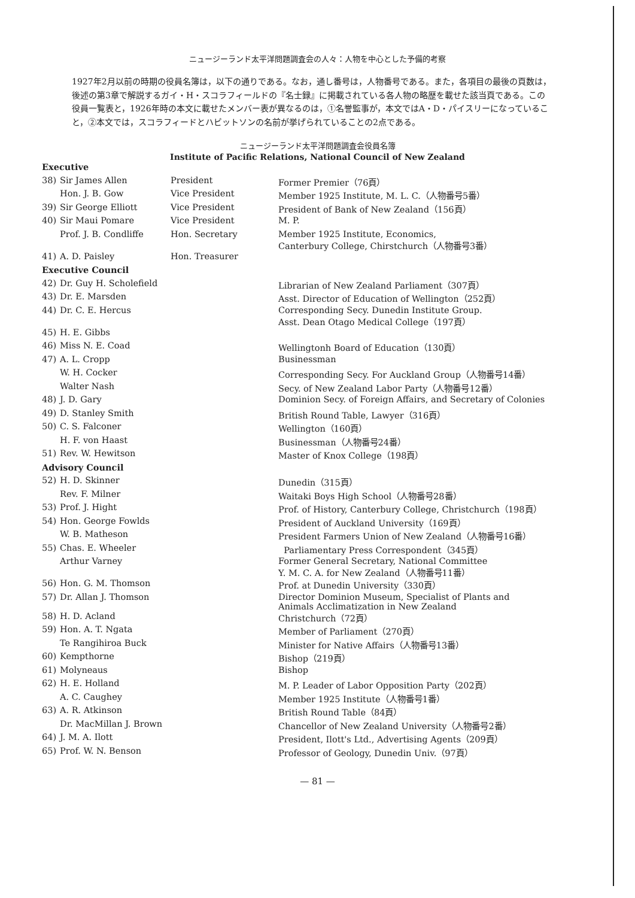ニュージーランド太平洋問題調査会の人々：人物を中心とした予備的考察
1927年2月以前の時期の役員名簿は，以下の通りである。なお，通し番号は，人物番号である。また，各項目の最後の頁数は，後述の第3章で解説するガイ・H・スコラフィールドの『名士録』に掲載されている各人物の略歴を載せた該当頁である。この役員一覧表と，1926年時の本文に載せたメンバー表が異なるのは，①名誉監事が，本文ではA・D・パイスリーになっていること，②本文では，スコラフィードとハビットソンの名前が挙げられていることの2点である。
ニュージーランド太平洋問題調査会役員名簿
Institute of Pacific Relations, National Council of New Zealand
| Executive | | | |
| 38) | Sir James Allen | President | Former Premier（76頁） |
| | Hon. J. B. Gow | Vice President | Member 1925 Institute, M. L. C.（人物番号5番） |
| 39) | Sir George Elliott | Vice President | President of Bank of New Zealand（156頁） |
| 40) | Sir Maui Pomare | Vice President | M. P. |
| | Prof. J. B. Condliffe | Hon. Secretary | Member 1925 Institute, Economics, Canterbury College, Chirstchurch（人物番号3番） |
| 41) | A. D. Paisley | Hon. Treasurer | |
| Executive Council | | | |
| 42) | Dr. Guy H. Scholefield | | Librarian of New Zealand Parliament（307頁） |
| 43) | Dr. E. Marsden | | Asst. Director of Education of Wellington（252頁） |
| 44) | Dr. C. E. Hercus | | Corresponding Secy. Dunedin Institute Group. Asst. Dean Otago Medical College（197頁） |
| 45) | H. E. Gibbs | | |
| 46) | Miss N. E. Coad | | Wellingtonh Board of Education（130頁） |
| 47) | A. L. Cropp | | Businessman |
| | W. H. Cocker | | Corresponding Secy. For Auckland Group（人物番号14番） |
| | Walter Nash | | Secy. of New Zealand Labor Party（人物番号12番） |
| 48) | J. D. Gary | | Dominion Secy. of Foreign Affairs, and Secretary of Colonies |
| 49) | D. Stanley Smith | | British Round Table, Lawyer（316頁） |
| 50) | C. S. Falconer | | Wellington（160頁） |
| | H. F. von Haast | | Businessman（人物番号24番） |
| 51) | Rev. W. Hewitson | | Master of Knox College（198頁） |
| Advisory Council | | | |
| 52) | H. D. Skinner | | Dunedin（315頁） |
| | Rev. F. Milner | | Waitaki Boys High School（人物番号28番） |
| 53) | Prof. J. Hight | | Prof. of History, Canterbury College, Christchurch（198頁） |
| 54) | Hon. George Fowlds | | President of Auckland University（169頁） |
| | W. B. Matheson | | President Farmers Union of New Zealand（人物番号16番） |
| 55) | Chas. E. Wheeler | | Parliamentary Press Correspondent（345頁） |
| | Arthur Varney | | Former General Secretary, National Committee Y. M. C. A. for New Zealand（人物番号11番） |
| 56) | Hon. G. M. Thomson | | Prof. at Dunedin University（330頁） |
| 57) | Dr. Allan J. Thomson | | Director Dominion Museum, Specialist of Plants and Animals Acclimatization in New Zealand |
| 58) | H. D. Acland | | Christchurch（72頁） |
| 59) | Hon. A. T. Ngata | | Member of Parliament（270頁） |
| | Te Rangihiroa Buck | | Minister for Native Affairs（人物番号13番） |
| 60) | Kempthorne | | Bishop（219頁） |
| 61) | Molyneaus | | Bishop |
| 62) | H. E. Holland | | M. P. Leader of Labor Opposition Party（202頁） |
| | A. C. Caughey | | Member 1925 Institute（人物番号1番） |
| 63) | A. R. Atkinson | | British Round Table（84頁） |
| | Dr. MacMillan J. Brown | | Chancellor of New Zealand University（人物番号2番） |
| 64) | J. M. A. Ilott | | President, Ilott's Ltd., Advertising Agents（209頁） |
| 65) | Prof. W. N. Benson | | Professor of Geology, Dunedin Univ.（97頁） |
— 81 —